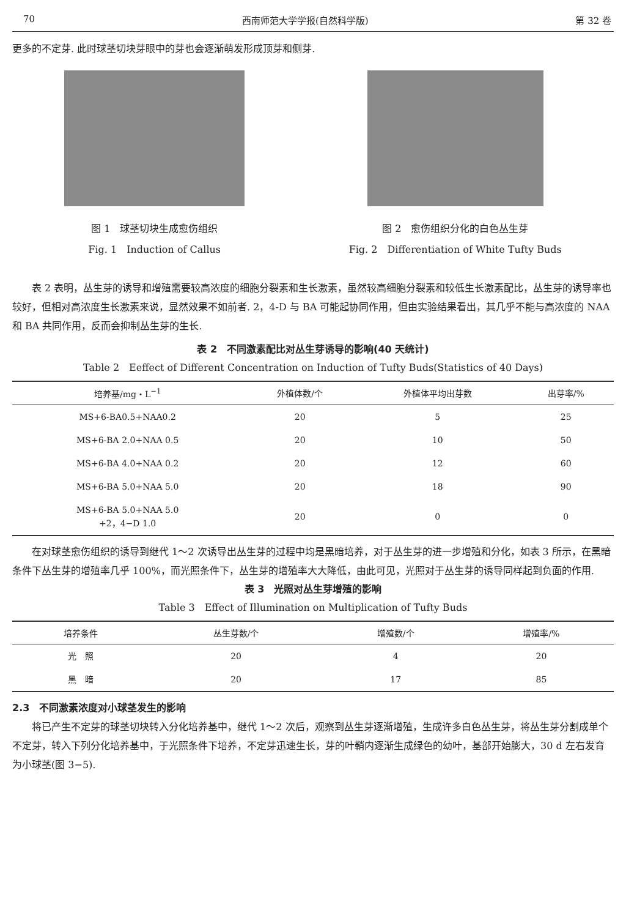70 西南师范大学学报(自然科学版) 第 32 卷
更多的不定芽. 此时球茎切块芽眼中的芽也会逐渐萌发形成顶芽和侧芽.
图 1　球茎切块生成愈伤组织
Fig. 1　Induction of Callus
图 2　愈伤组织分化的白色丛生芽
Fig. 2　Differentiation of White Tufty Buds
表 2 表明，丛生芽的诱导和增殖需要较高浓度的细胞分裂素和生长激素，虽然较高细胞分裂素和较低生长激素配比，丛生芽的诱导率也较好，但相对高浓度生长激素来说，显然效果不如前者. 2，4-D 与 BA 可能起协同作用，但由实验结果看出，其几乎不能与高浓度的 NAA 和 BA 共同作用，反而会抑制丛生芽的生长.
表 2　不同激素配比对丛生芽诱导的影响(40 天统计)
Table 2　Eeffect of Different Concentration on Induction of Tufty Buds(Statistics of 40 Days)
| 培养基/mg・L<sup>−1</sup> | 外植体数/个 | 外植体平均出芽数 | 出芽率/% |
| --- | --- | --- | --- |
| MS+6-BA0.5+NAA0.2 | 20 | 5 | 25 |
| MS+6-BA 2.0+NAA 0.5 | 20 | 10 | 50 |
| MS+6-BA 4.0+NAA 0.2 | 20 | 12 | 60 |
| MS+6-BA 5.0+NAA 5.0 | 20 | 18 | 90 |
| MS+6-BA 5.0+NAA 5.0 +2，4−D 1.0 | 20 | 0 | 0 |
在对球茎愈伤组织的诱导到继代 1～2 次诱导出丛生芽的过程中均是黑暗培养，对于丛生芽的进一步增殖和分化，如表 3 所示，在黑暗条件下丛生芽的增殖率几乎 100%，而光照条件下，丛生芽的增殖率大大降低，由此可见，光照对于丛生芽的诱导同样起到负面的作用.
表 3　光照对丛生芽增殖的影响
Table 3　Effect of Illumination on Multiplication of Tufty Buds
| 培养条件 | 丛生芽数/个 | 增殖数/个 | 增殖率/% |
| --- | --- | --- | --- |
| 光 照 | 20 | 4 | 20 |
| 黑 暗 | 20 | 17 | 85 |
2.3　不同激素浓度对小球茎发生的影响
将已产生不定芽的球茎切块转入分化培养基中，继代 1～2 次后，观察到丛生芽逐渐增殖，生成许多白色丛生芽，将丛生芽分割成单个不定芽，转入下列分化培养基中，于光照条件下培养，不定芽迅速生长，芽的叶鞘内逐渐生成绿色的幼叶，基部开始膨大，30 d 左右发育为小球茎(图 3−5).